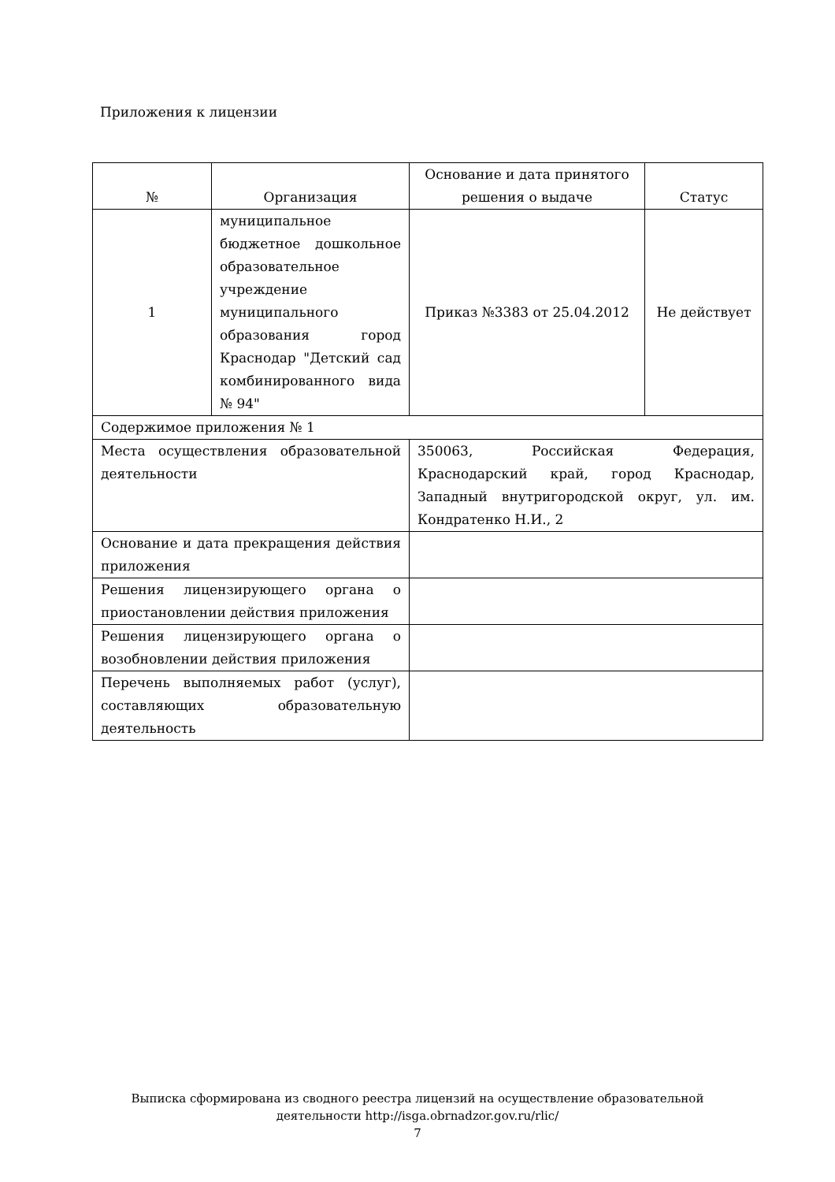Приложения к лицензии
| № | Организация | Основание и дата принятого решения о выдаче | Статус |
| --- | --- | --- | --- |
| 1 | муниципальное бюджетное дошкольное образовательное учреждение муниципального образования город Краснодар "Детский сад комбинированного вида № 94" | Приказ №3383 от 25.04.2012 | Не действует |
| Содержимое приложения № 1 | | | |
| Места осуществления образовательной деятельности | | 350063, Российская Федерация, Краснодарский край, город Краснодар, Западный внутригородской округ, ул. им. Кондратенко Н.И., 2 | |
| Основание и дата прекращения действия приложения | | | |
| Решения лицензирующего органа о приостановлении действия приложения | | | |
| Решения лицензирующего органа о возобновлении действия приложения | | | |
| Перечень выполняемых работ (услуг), составляющих образовательную деятельность | | | |
Выписка сформирована из сводного реестра лицензий на осуществление образовательной
деятельности http://isga.obrnadzor.gov.ru/rlic/
7